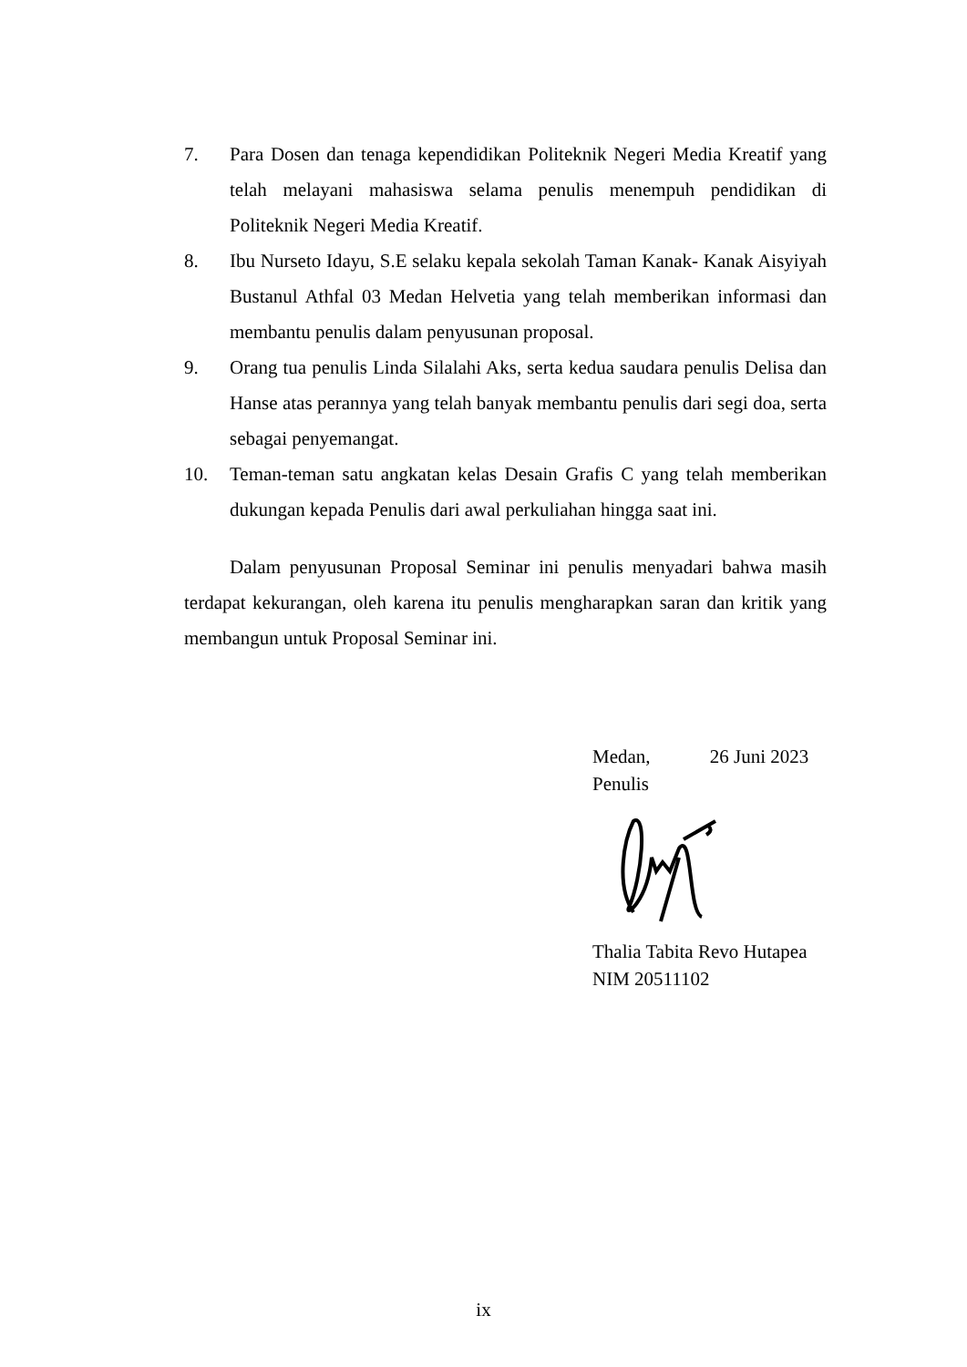7. Para Dosen dan tenaga kependidikan Politeknik Negeri Media Kreatif yang telah melayani mahasiswa selama penulis menempuh pendidikan di Politeknik Negeri Media Kreatif.
8. Ibu Nurseto Idayu, S.E selaku kepala sekolah Taman Kanak- Kanak Aisyiyah Bustanul Athfal 03 Medan Helvetia yang telah memberikan informasi dan membantu penulis dalam penyusunan proposal.
9. Orang tua penulis Linda Silalahi Aks, serta kedua saudara penulis Delisa dan Hanse atas perannya yang telah banyak membantu penulis dari segi doa, serta sebagai penyemangat.
10. Teman-teman satu angkatan kelas Desain Grafis C yang telah memberikan dukungan kepada Penulis dari awal perkuliahan hingga saat ini.
Dalam penyusunan Proposal Seminar ini penulis menyadari bahwa masih terdapat kekurangan, oleh karena itu penulis mengharapkan saran dan kritik yang membangun untuk Proposal Seminar ini.
Medan, 26 Juni 2023
Penulis
Thalia Tabita Revo Hutapea
NIM 20511102
ix